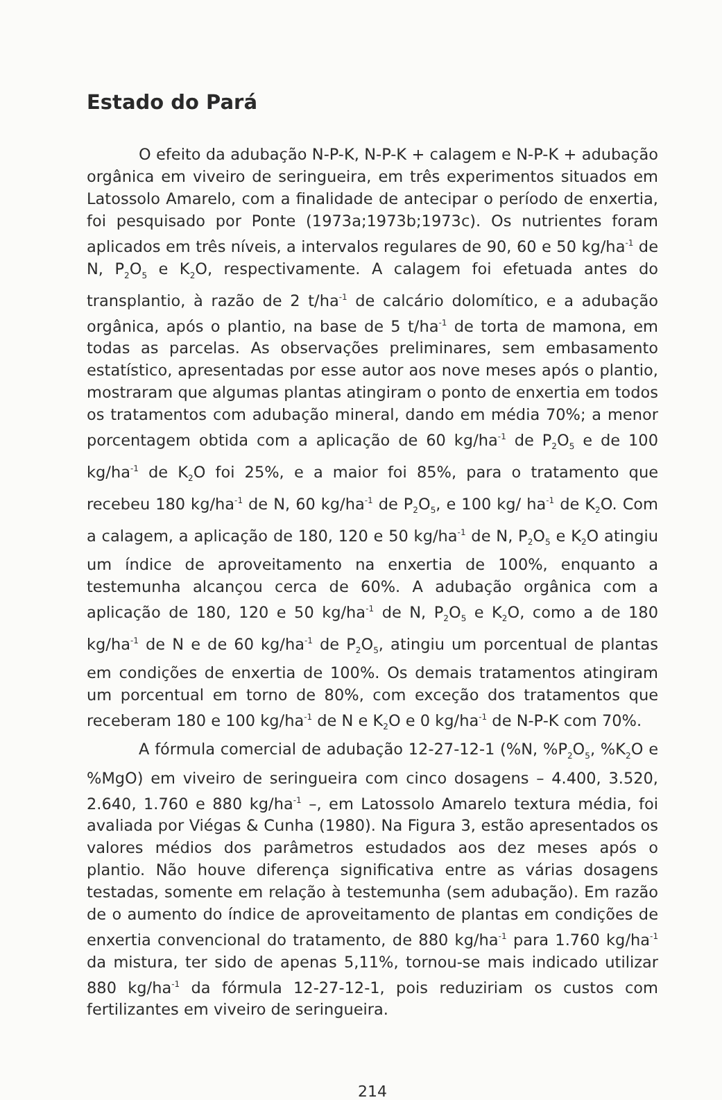Estado do Pará
O efeito da adubação N-P-K, N-P-K + calagem e N-P-K + adubação orgânica em viveiro de seringueira, em três experimentos situados em Latossolo Amarelo, com a finalidade de antecipar o período de enxertia, foi pesquisado por Ponte (1973a;1973b;1973c). Os nutrientes foram aplicados em três níveis, a intervalos regulares de 90, 60 e 50 kg/ha<sup>-1</sup> de N, P<sub>2</sub>O<sub>5</sub> e K<sub>2</sub>O, respectivamente. A calagem foi efetuada antes do transplantio, à razão de 2 t/ha<sup>-1</sup> de calcário dolomítico, e a adubação orgânica, após o plantio, na base de 5 t/ha<sup>-1</sup> de torta de mamona, em todas as parcelas. As observações preliminares, sem embasamento estatístico, apresentadas por esse autor aos nove meses após o plantio, mostraram que algumas plantas atingiram o ponto de enxertia em todos os tratamentos com adubação mineral, dando em média 70%; a menor porcentagem obtida com a aplicação de 60 kg/ha<sup>-1</sup> de P<sub>2</sub>O<sub>5</sub> e de 100 kg/ha<sup>-1</sup> de K<sub>2</sub>O foi 25%, e a maior foi 85%, para o tratamento que recebeu 180 kg/ha<sup>-1</sup> de N, 60 kg/ha<sup>-1</sup> de P<sub>2</sub>O<sub>5</sub>, e 100 kg/ ha<sup>-1</sup> de K<sub>2</sub>O. Com a calagem, a aplicação de 180, 120 e 50 kg/ha<sup>-1</sup> de N, P<sub>2</sub>O<sub>5</sub> e K<sub>2</sub>O atingiu um índice de aproveitamento na enxertia de 100%, enquanto a testemunha alcançou cerca de 60%. A adubação orgânica com a aplicação de 180, 120 e 50 kg/ha<sup>-1</sup> de N, P<sub>2</sub>O<sub>5</sub> e K<sub>2</sub>O, como a de 180 kg/ha<sup>-1</sup> de N e de 60 kg/ha<sup>-1</sup> de P<sub>2</sub>O<sub>5</sub>, atingiu um porcentual de plantas em condições de enxertia de 100%. Os demais tratamentos atingiram um porcentual em torno de 80%, com exceção dos tratamentos que receberam 180 e 100 kg/ha<sup>-1</sup> de N e K<sub>2</sub>O e 0 kg/ha<sup>-1</sup> de N-P-K com 70%.
A fórmula comercial de adubação 12-27-12-1 (%N, %P<sub>2</sub>O<sub>5</sub>, %K<sub>2</sub>O e %MgO) em viveiro de seringueira com cinco dosagens – 4.400, 3.520, 2.640, 1.760 e 880 kg/ha<sup>-1</sup> –, em Latossolo Amarelo textura média, foi avaliada por Viégas & Cunha (1980). Na Figura 3, estão apresentados os valores médios dos parâmetros estudados aos dez meses após o plantio. Não houve diferença significativa entre as várias dosagens testadas, somente em relação à testemunha (sem adubação). Em razão de o aumento do índice de aproveitamento de plantas em condições de enxertia convencional do tratamento, de 880 kg/ha<sup>-1</sup> para 1.760 kg/ha<sup>-1</sup> da mistura, ter sido de apenas 5,11%, tornou-se mais indicado utilizar 880 kg/ha<sup>-1</sup> da fórmula 12-27-12-1, pois reduziriam os custos com fertilizantes em viveiro de seringueira.
214